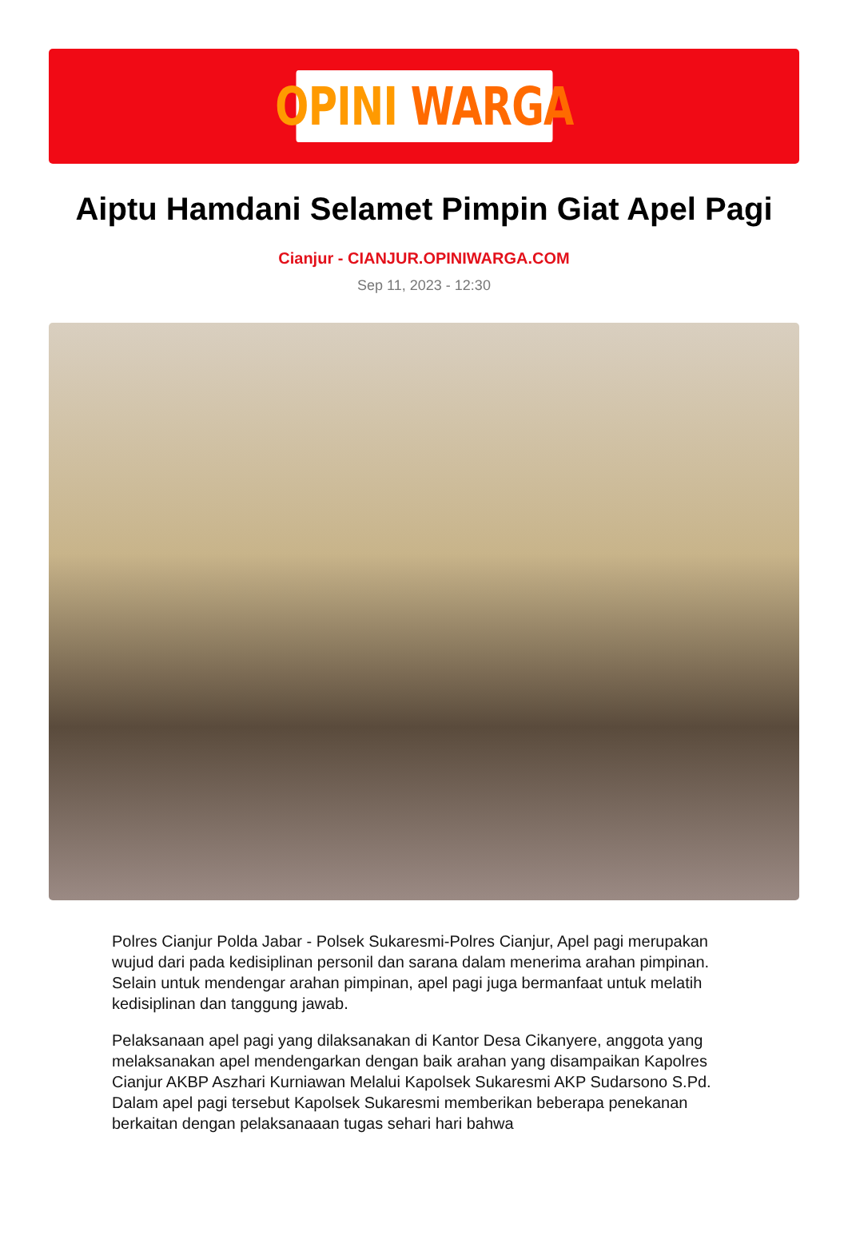OPINI WARGA
Aiptu Hamdani Selamet Pimpin Giat Apel Pagi
Cianjur - CIANJUR.OPINIWARGA.COM
Sep 11, 2023 - 12:30
Polres Cianjur Polda Jabar - Polsek Sukaresmi-Polres Cianjur, Apel pagi merupakan wujud dari pada kedisiplinan personil dan sarana dalam menerima arahan pimpinan. Selain untuk mendengar arahan pimpinan, apel pagi juga bermanfaat untuk melatih kedisiplinan dan tanggung jawab.
Pelaksanaan apel pagi yang dilaksanakan di Kantor Desa Cikanyere, anggota yang melaksanakan apel mendengarkan dengan baik arahan yang disampaikan Kapolres Cianjur AKBP Aszhari Kurniawan Melalui Kapolsek Sukaresmi AKP Sudarsono S.Pd. Dalam apel pagi tersebut Kapolsek Sukaresmi memberikan beberapa penekanan berkaitan dengan pelaksanaaan tugas sehari hari bahwa